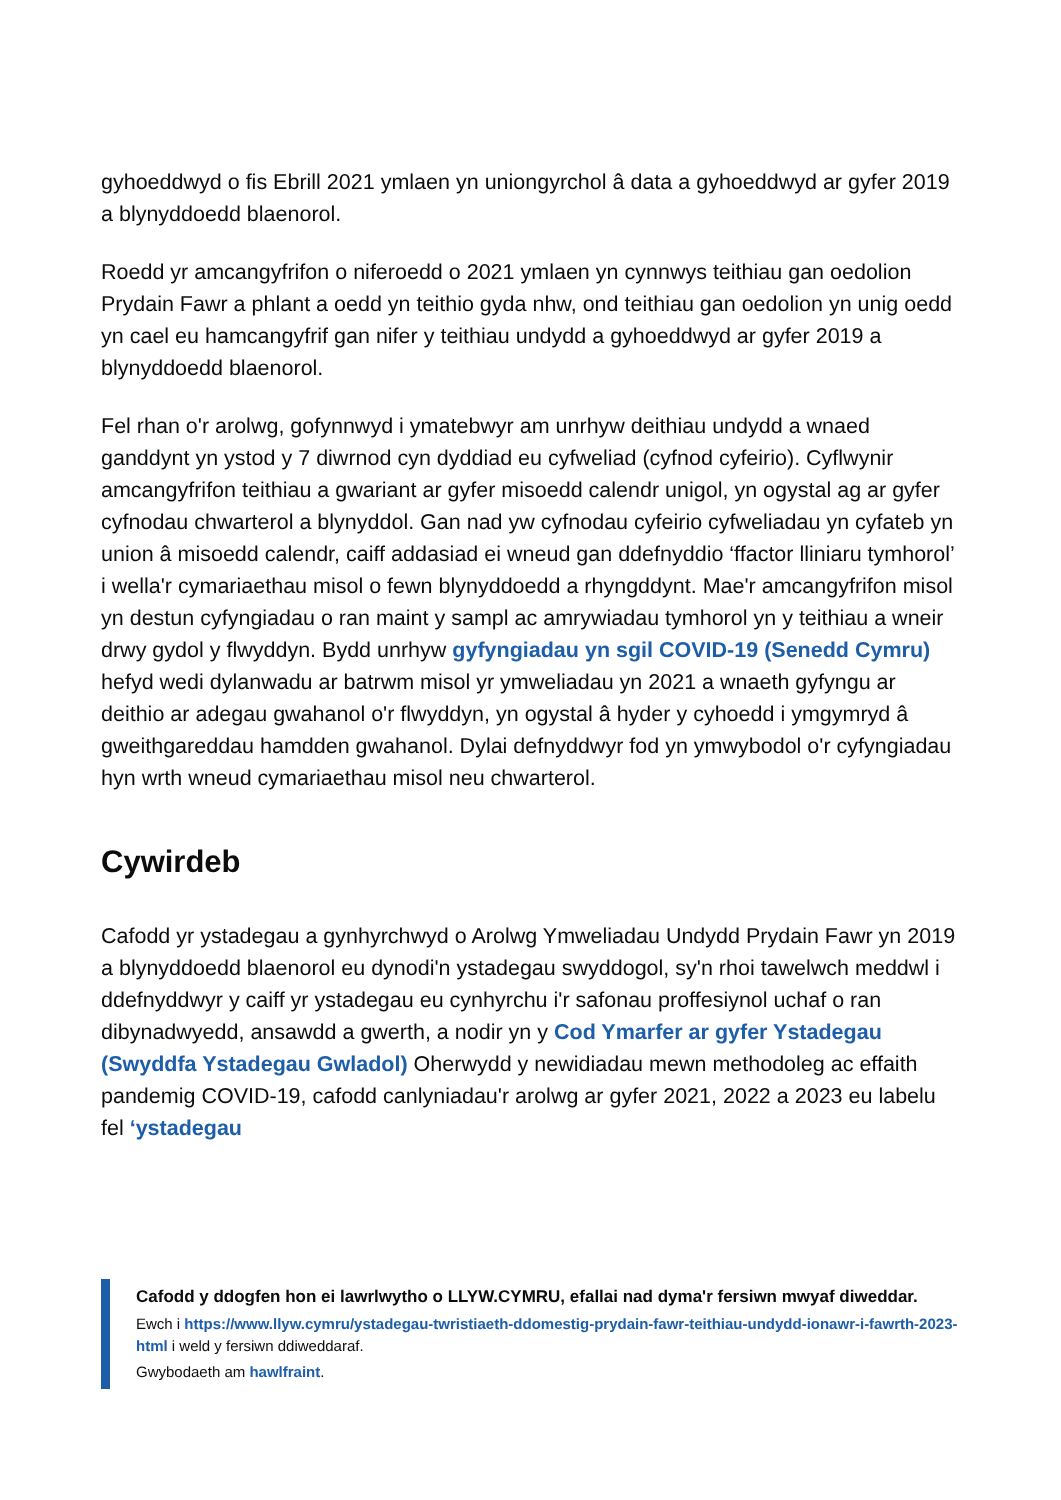gyhoeddwyd o fis Ebrill 2021 ymlaen yn uniongyrchol â data a gyhoeddwyd ar gyfer 2019 a blynyddoedd blaenorol.
Roedd yr amcangyfrifon o niferoedd o 2021 ymlaen yn cynnwys teithiau gan oedolion Prydain Fawr a phlant a oedd yn teithio gyda nhw, ond teithiau gan oedolion yn unig oedd yn cael eu hamcangyfrif gan nifer y teithiau undydd a gyhoeddwyd ar gyfer 2019 a blynyddoedd blaenorol.
Fel rhan o'r arolwg, gofynnwyd i ymatebwyr am unrhyw deithiau undydd a wnaed ganddynt yn ystod y 7 diwrnod cyn dyddiad eu cyfweliad (cyfnod cyfeirio). Cyflwynir amcangyfrifon teithiau a gwariant ar gyfer misoedd calendr unigol, yn ogystal ag ar gyfer cyfnodau chwarterol a blynyddol. Gan nad yw cyfnodau cyfeirio cyfweliadau yn cyfateb yn union â misoedd calendr, caiff addasiad ei wneud gan ddefnyddio ‘ffactor lliniaru tymhorol’ i wella'r cymariaethau misol o fewn blynyddoedd a rhyngddynt. Mae'r amcangyfrifon misol yn destun cyfyngiadau o ran maint y sampl ac amrywiadau tymhorol yn y teithiau a wneir drwy gydol y flwyddyn. Bydd unrhyw gyfyngiadau yn sgil COVID-19 (Senedd Cymru) hefyd wedi dylanwadu ar batrwm misol yr ymweliadau yn 2021 a wnaeth gyfyngu ar deithio ar adegau gwahanol o'r flwyddyn, yn ogystal â hyder y cyhoedd i ymgymryd â gweithgareddau hamdden gwahanol. Dylai defnyddwyr fod yn ymwybodol o'r cyfyngiadau hyn wrth wneud cymariaethau misol neu chwarterol.
Cywirdeb
Cafodd yr ystadegau a gynhyrchwyd o Arolwg Ymweliadau Undydd Prydain Fawr yn 2019 a blynyddoedd blaenorol eu dynodi'n ystadegau swyddogol, sy'n rhoi tawelwch meddwl i ddefnyddwyr y caiff yr ystadegau eu cynhyrchu i'r safonau proffesiynol uchaf o ran dibynadwyedd, ansawdd a gwerth, a nodir yn y Cod Ymarfer ar gyfer Ystadegau (Swyddfa Ystadegau Gwladol) Oherwydd y newidiadau mewn methodoleg ac effaith pandemig COVID-19, cafodd canlyniadau'r arolwg ar gyfer 2021, 2022 a 2023 eu labelu fel ‘ystadegau
Cafodd y ddogfen hon ei lawrlwytho o LLYW.CYMRU, efallai nad dyma'r fersiwn mwyaf diweddar.
Ewch i https://www.llyw.cymru/ystadegau-twristiaeth-ddomestig-prydain-fawr-teithiau-undydd-ionawr-i-fawrth-2023-html i weld y fersiwn ddiweddaraf.
Gwybodaeth am hawlfraint.